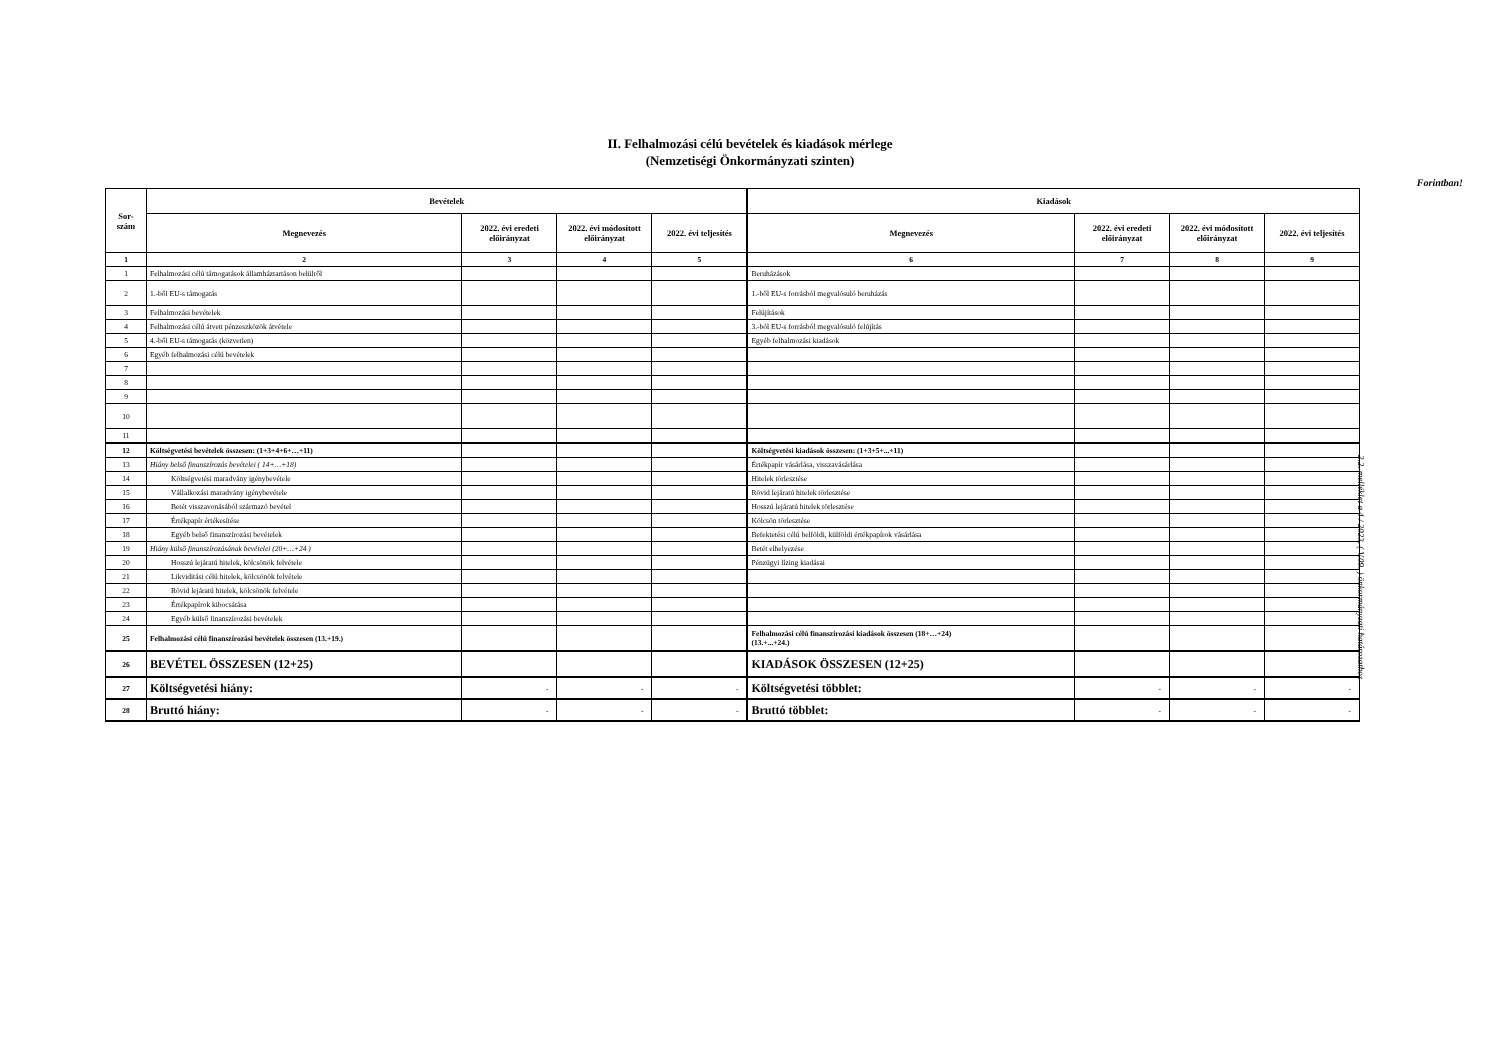II. Felhalmozási célú bevételek és kiadások mérlege
(Nemzetiségi Önkormányzati szinten)
Forintban!
| Sor- szám | Bevételek | | | | Kiadások | | | |
| --- | --- | --- | --- | --- | --- | --- | --- | --- |
| | Megnevezés | 2022. évi eredeti előirányzat | 2022. évi módosított előirányzat | 2022. évi teljesítés | Megnevezés | 2022. évi eredeti előirányzat | 2022. évi módosított előirányzat | 2022. évi teljesítés |
| 1 | 2 | 3 | 4 | 5 | 6 | 7 | 8 | 9 |
| 1 | Felhalmozási célú támogatások államháztartáson belülről | | | | Beruházások | | | |
| 2 | 1.-ből EU-s támogatás | | | | 1.-ből EU-s forrásból megvalósuló beruházás | | | |
| 3 | Felhalmozási bevételek | | | | Felújítások | | | |
| 4 | Felhalmozási célú átvett pénzeszközök átvétele | | | | 3.-ból EU-s forrásból megvalósuló felújítás | | | |
| 5 | 4.-ből EU-s támogatás (közvetlen) | | | | Egyéb felhalmozási kiadások | | | |
| 6 | Egyéb felhalmozási célú bevételek | | | | | | | |
| 7 | | | | | | | | |
| 8 | | | | | | | | |
| 9 | | | | | | | | |
| 10 | | | | | | | | |
| 11 | | | | | | | | |
| 12 | Költségvetési bevételek összesen: (1+3+4+6+…+11) | | | | Költségvetési kiadások összesen: (1+3+5+...+11) | | | |
| 13 | Hiány belső finanszírozás bevételei ( 14+…+18) | | | | Értékpapír vásárlása, visszavásárlása | | | |
| 14 | Költségvetési maradvány igénybevétele | | | | Hitelek törlesztése | | | |
| 15 | Vállalkozási maradvány igénybevétele | | | | Rövid lejáratú hitelek törlesztése | | | |
| 16 | Betét visszavonásából származó bevétel | | | | Hosszú lejáratú hitelek törlesztése | | | |
| 17 | Értékpapír értékesítése | | | | Kölcsön törlesztése | | | |
| 18 | Egyéb belső finanszírozási bevételek | | | | Befektetési célú belföldi, külföldi értékpapírok vásárlása | | | |
| 19 | Hiány külső finanszírozásának bevételei (20+…+24 ) | | | | Betét elhelyezése | | | |
| 20 | Hosszú lejáratú hitelek, kölcsönök felvétele | | | | Pénzügyi lízing kiadásai | | | |
| 21 | Likviditási célú hitelek, kölcsönök felvétele | | | | | | | |
| 22 | Rövid lejáratú hitelek, kölcsönök felvétele | | | | | | | |
| 23 | Értékpapírok kibocsátása | | | | | | | |
| 24 | Egyéb külső finanszírozási bevételek | | | | | | | |
| 25 | Felhalmozási célú finanszírozási bevételek összesen (13.+19.) | | | | Felhalmozási célú finanszírozási kiadások összesen (18+…+24) (13.+...+24.) | | | |
| 26 | BEVÉTEL ÖSSZESEN (12+25) | | | | KIADÁSOK ÖSSZESEN (12+25) | | | |
| 27 | Költségvetési hiány: | - | - | - | Költségvetési többlet: | - | - | - |
| 28 | Bruttó hiány: | - | - | - | Bruttó többlet: | - | - | - |
2.2. melléklet a 4 / 2023. ( V.09. ) önkormányzati határozathoz